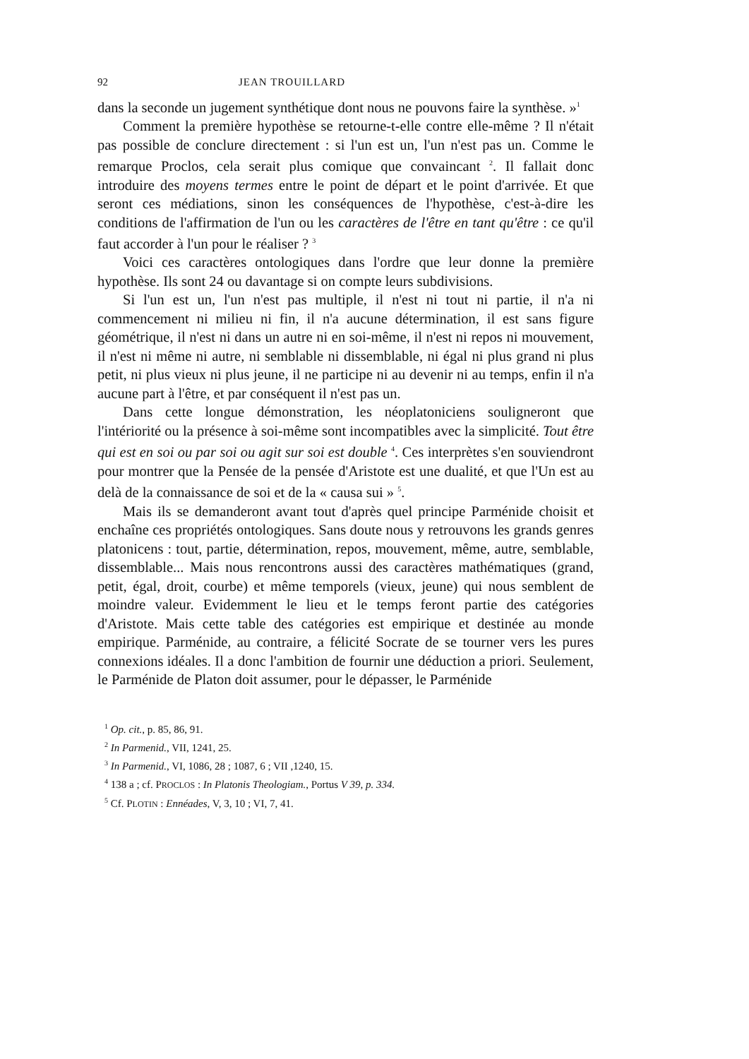92 JEAN TROUILLARD
dans la seconde un jugement synthétique dont nous ne pouvons faire la synthèse. »<sup>1</sup>
Comment la première hypothèse se retourne-t-elle contre elle-même ? Il n'était pas possible de conclure directement : si l'un est un, l'un n'est pas un. Comme le remarque Proclos, cela serait plus comique que convaincant <sup>2</sup>. Il fallait donc introduire des moyens termes entre le point de départ et le point d'arrivée. Et que seront ces médiations, sinon les conséquences de l'hypothèse, c'est-à-dire les conditions de l'affirmation de l'un ou les caractères de l'être en tant qu'être : ce qu'il faut accorder à l'un pour le réaliser ? <sup>3</sup>
Voici ces caractères ontologiques dans l'ordre que leur donne la première hypothèse. Ils sont 24 ou davantage si on compte leurs subdivisions.
Si l'un est un, l'un n'est pas multiple, il n'est ni tout ni partie, il n'a ni commencement ni milieu ni fin, il n'a aucune détermination, il est sans figure géométrique, il n'est ni dans un autre ni en soi-même, il n'est ni repos ni mouvement, il n'est ni même ni autre, ni semblable ni dissemblable, ni égal ni plus grand ni plus petit, ni plus vieux ni plus jeune, il ne participe ni au devenir ni au temps, enfin il n'a aucune part à l'être, et par conséquent il n'est pas un.
Dans cette longue démonstration, les néoplatoniciens souligneront que l'intériorité ou la présence à soi-même sont incompatibles avec la simplicité. Tout être qui est en soi ou par soi ou agit sur soi est double <sup>4</sup>. Ces interprètes s'en souviendront pour montrer que la Pensée de la pensée d'Aristote est une dualité, et que l'Un est au delà de la connaissance de soi et de la « causa sui » <sup>5</sup>.
Mais ils se demanderont avant tout d'après quel principe Parménide choisit et enchaîne ces propriétés ontologiques. Sans doute nous y retrouvons les grands genres platonicens : tout, partie, détermination, repos, mouvement, même, autre, semblable, dissemblable... Mais nous rencontrons aussi des caractères mathématiques (grand, petit, égal, droit, courbe) et même temporels (vieux, jeune) qui nous semblent de moindre valeur. Evidemment le lieu et le temps feront partie des catégories d'Aristote. Mais cette table des catégories est empirique et destinée au monde empirique. Parménide, au contraire, a félicité Socrate de se tourner vers les pures connexions idéales. Il a donc l'ambition de fournir une déduction a priori. Seulement, le Parménide de Platon doit assumer, pour le dépasser, le Parménide
<sup>1</sup> Op. cit., p. 85, 86, 91.
<sup>2</sup> In Parmenid., VII, 1241, 25.
<sup>3</sup> In Parmenid., VI, 1086, 28 ; 1087, 6 ; VII ,1240, 15.
<sup>4</sup> 138 a ; cf. PROCLOS : In Platonis Theologiam., Portus V 39, p. 334.
<sup>5</sup> Cf. PLOTIN : Ennéades, V, 3, 10 ; VI, 7, 41.